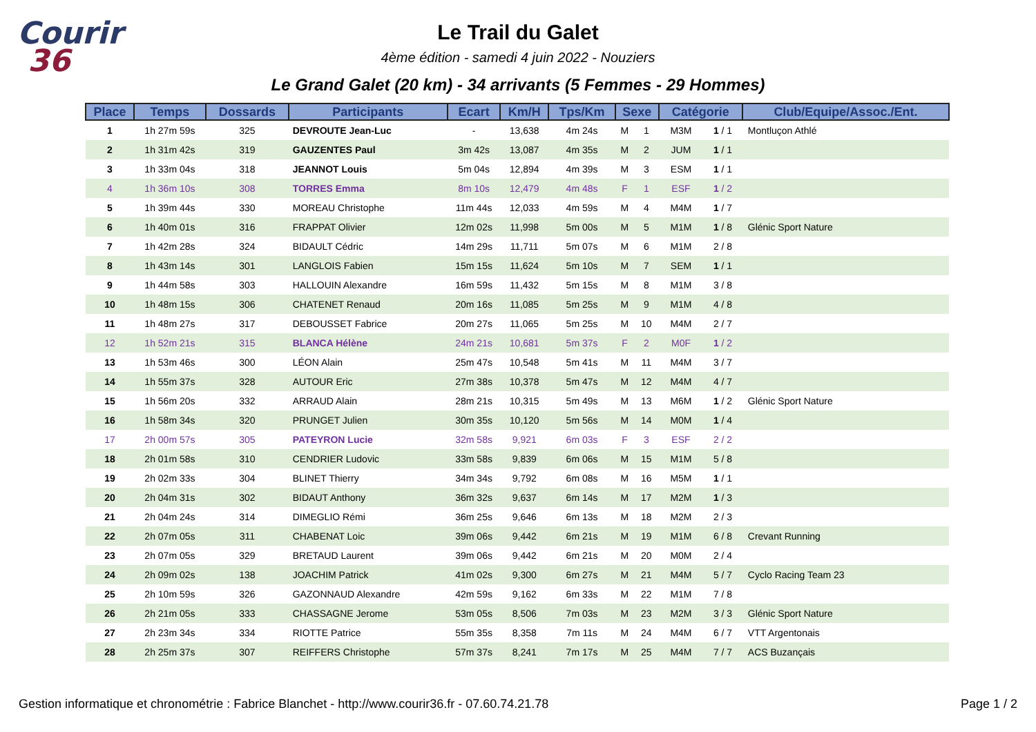Courir
36
Le Trail du Galet
4ème édition - samedi 4 juin 2022 - Nouziers
Le Grand Galet (20 km) - 34 arrivants (5 Femmes - 29 Hommes)
| Place | Temps | Dossards | Participants | Ecart | Km/H | Tps/Km | Sexe | | Catégorie | | Club/Equipe/Assoc./Ent. |
| --- | --- | --- | --- | --- | --- | --- | --- | --- | --- | --- | --- |
| 1 | 1h 27m 59s | 325 | DEVROUTE Jean-Luc | - | 13,638 | 4m 24s | M | 1 | M3M | 1 / 1 | Montluçon Athlé |
| 2 | 1h 31m 42s | 319 | GAUZENTES Paul | 3m 42s | 13,087 | 4m 35s | M | 2 | JUM | 1 / 1 | |
| 3 | 1h 33m 04s | 318 | JEANNOT Louis | 5m 04s | 12,894 | 4m 39s | M | 3 | ESM | 1 / 1 | |
| 4 | 1h 36m 10s | 308 | TORRES Emma | 8m 10s | 12,479 | 4m 48s | F | 1 | ESF | 1 / 2 | |
| 5 | 1h 39m 44s | 330 | MOREAU Christophe | 11m 44s | 12,033 | 4m 59s | M | 4 | M4M | 1 / 7 | |
| 6 | 1h 40m 01s | 316 | FRAPPAT Olivier | 12m 02s | 11,998 | 5m 00s | M | 5 | M1M | 1 / 8 | Glénic Sport Nature |
| 7 | 1h 42m 28s | 324 | BIDAULT Cédric | 14m 29s | 11,711 | 5m 07s | M | 6 | M1M | 2 / 8 | |
| 8 | 1h 43m 14s | 301 | LANGLOIS Fabien | 15m 15s | 11,624 | 5m 10s | M | 7 | SEM | 1 / 1 | |
| 9 | 1h 44m 58s | 303 | HALLOUIN Alexandre | 16m 59s | 11,432 | 5m 15s | M | 8 | M1M | 3 / 8 | |
| 10 | 1h 48m 15s | 306 | CHATENET Renaud | 20m 16s | 11,085 | 5m 25s | M | 9 | M1M | 4 / 8 | |
| 11 | 1h 48m 27s | 317 | DEBOUSSET Fabrice | 20m 27s | 11,065 | 5m 25s | M | 10 | M4M | 2 / 7 | |
| 12 | 1h 52m 21s | 315 | BLANCA Hélène | 24m 21s | 10,681 | 5m 37s | F | 2 | M0F | 1 / 2 | |
| 13 | 1h 53m 46s | 300 | LÉON Alain | 25m 47s | 10,548 | 5m 41s | M | 11 | M4M | 3 / 7 | |
| 14 | 1h 55m 37s | 328 | AUTOUR Eric | 27m 38s | 10,378 | 5m 47s | M | 12 | M4M | 4 / 7 | |
| 15 | 1h 56m 20s | 332 | ARRAUD Alain | 28m 21s | 10,315 | 5m 49s | M | 13 | M6M | 1 / 2 | Glénic Sport Nature |
| 16 | 1h 58m 34s | 320 | PRUNGET Julien | 30m 35s | 10,120 | 5m 56s | M | 14 | M0M | 1 / 4 | |
| 17 | 2h 00m 57s | 305 | PATEYRON Lucie | 32m 58s | 9,921 | 6m 03s | F | 3 | ESF | 2 / 2 | |
| 18 | 2h 01m 58s | 310 | CENDRIER Ludovic | 33m 58s | 9,839 | 6m 06s | M | 15 | M1M | 5 / 8 | |
| 19 | 2h 02m 33s | 304 | BLINET Thierry | 34m 34s | 9,792 | 6m 08s | M | 16 | M5M | 1 / 1 | |
| 20 | 2h 04m 31s | 302 | BIDAUT Anthony | 36m 32s | 9,637 | 6m 14s | M | 17 | M2M | 1 / 3 | |
| 21 | 2h 04m 24s | 314 | DIMEGLIO Rémi | 36m 25s | 9,646 | 6m 13s | M | 18 | M2M | 2 / 3 | |
| 22 | 2h 07m 05s | 311 | CHABENAT Loic | 39m 06s | 9,442 | 6m 21s | M | 19 | M1M | 6 / 8 | Crevant Running |
| 23 | 2h 07m 05s | 329 | BRETAUD Laurent | 39m 06s | 9,442 | 6m 21s | M | 20 | M0M | 2 / 4 | |
| 24 | 2h 09m 02s | 138 | JOACHIM Patrick | 41m 02s | 9,300 | 6m 27s | M | 21 | M4M | 5 / 7 | Cyclo Racing Team 23 |
| 25 | 2h 10m 59s | 326 | GAZONNAUD Alexandre | 42m 59s | 9,162 | 6m 33s | M | 22 | M1M | 7 / 8 | |
| 26 | 2h 21m 05s | 333 | CHASSAGNE Jerome | 53m 05s | 8,506 | 7m 03s | M | 23 | M2M | 3 / 3 | Glénic Sport Nature |
| 27 | 2h 23m 34s | 334 | RIOTTE Patrice | 55m 35s | 8,358 | 7m 11s | M | 24 | M4M | 6 / 7 | VTT Argentonais |
| 28 | 2h 25m 37s | 307 | REIFFERS Christophe | 57m 37s | 8,241 | 7m 17s | M | 25 | M4M | 7 / 7 | ACS Buzançais |
Gestion informatique et chronométrie : Fabrice Blanchet - http://www.courir36.fr - 07.60.74.21.78 Page 1 / 2